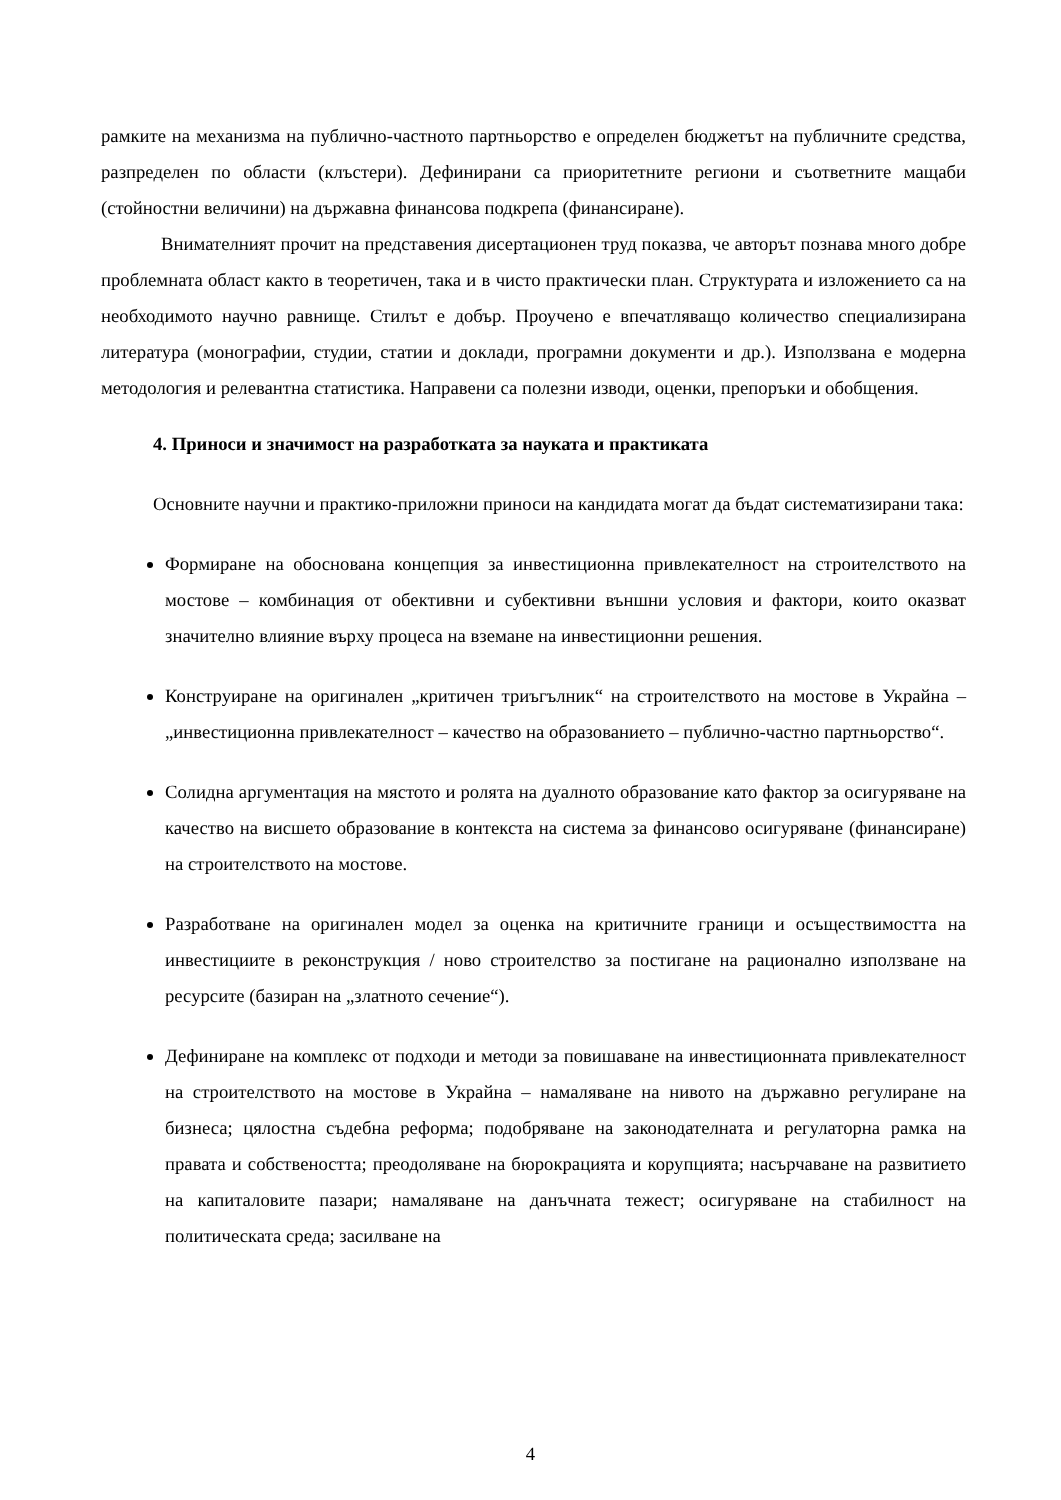рамките на механизма на публично-частното партньорство е определен бюджетът на публичните средства, разпределен по области (клъстери). Дефинирани са приоритетните региони и съответните мащаби (стойностни величини) на държавна финансова подкрепа (финансиране).
Внимателният прочит на представения дисертационен труд показва, че авторът познава много добре проблемната област както в теоретичен, така и в чисто практически план. Структурата и изложението са на необходимото научно равнище. Стилът е добър. Проучено е впечатляващо количество специализирана литература (монографии, студии, статии и доклади, програмни документи и др.). Използвана е модерна методология и релевантна статистика. Направени са полезни изводи, оценки, препоръки и обобщения.
4. Приноси и значимост на разработката за науката и практиката
Основните научни и практико-приложни приноси на кандидата могат да бъдат систематизирани така:
Формиране на обоснована концепция за инвестиционна привлекателност на строителството на мостове – комбинация от обективни и субективни външни условия и фактори, които оказват значително влияние върху процеса на вземане на инвестиционни решения.
Конструиране на оригинален „критичен триъгълник“ на строителството на мостове в Украйна – „инвестиционна привлекателност – качество на образованието – публично-частно партньорство“.
Солидна аргументация на мястото и ролята на дуалното образование като фактор за осигуряване на качество на висшето образование в контекста на система за финансово осигуряване (финансиране) на строителството на мостове.
Разработване на оригинален модел за оценка на критичните граници и осъществимостта на инвестициите в реконструкция / ново строителство за постигане на рационално използване на ресурсите (базиран на „златното сечение“).
Дефиниране на комплекс от подходи и методи за повишаване на инвестиционната привлекателност на строителството на мостове в Украйна – намаляване на нивото на държавно регулиране на бизнеса; цялостна съдебна реформа; подобряване на законодателната и регулаторна рамка на правата и собствеността; преодоляване на бюрокрацията и корупцията; насърчаване на развитието на капиталовите пазари; намаляване на данъчната тежест; осигуряване на стабилност на политическата среда; засилване на
4